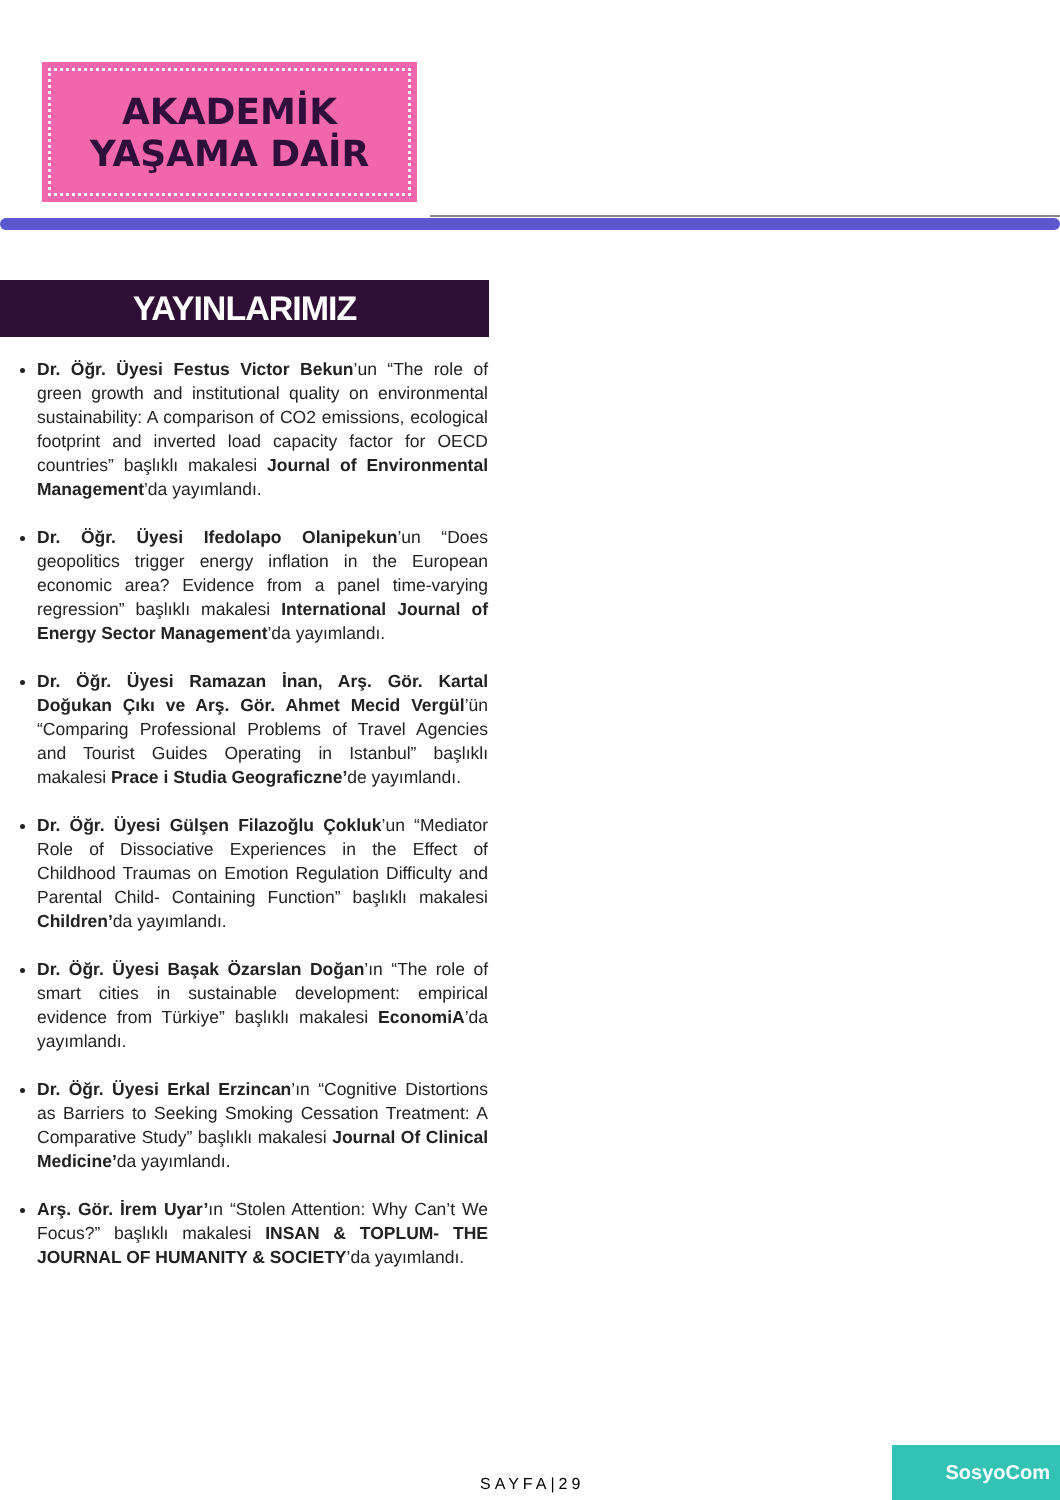AKADEMİK
YAŞAMA DAİR
YAYINLARIMIZ
Dr. Öğr. Üyesi Festus Victor Bekun’un “The role of green growth and institutional quality on environmental sustainability: A comparison of CO2 emissions, ecological footprint and inverted load capacity factor for OECD countries” başlıklı makalesi Journal of Environmental Management’da yayımlandı.
Dr. Öğr. Üyesi Ifedolapo Olanipekun’un “Does geopolitics trigger energy inflation in the European economic area? Evidence from a panel time-varying regression” başlıklı makalesi International Journal of Energy Sector Management’da yayımlandı.
Dr. Öğr. Üyesi Ramazan İnan, Arş. Gör. Kartal Doğukan Çıkı ve Arş. Gör. Ahmet Mecid Vergül’ün “Comparing Professional Problems of Travel Agencies and Tourist Guides Operating in Istanbul” başlıklı makalesi Prace i Studia Geograficzne’de yayımlandı.
Dr. Öğr. Üyesi Gülşen Filazoğlu Çokluk’un “Mediator Role of Dissociative Experiences in the Effect of Childhood Traumas on Emotion Regulation Difficulty and Parental Child- Containing Function” başlıklı makalesi Children’da yayımlandı.
Dr. Öğr. Üyesi Başak Özarslan Doğan’ın “The role of smart cities in sustainable development: empirical evidence from Türkiye” başlıklı makalesi EconomiA’da yayımlandı.
Dr. Öğr. Üyesi Erkal Erzincan’ın “Cognitive Distortions as Barriers to Seeking Smoking Cessation Treatment: A Comparative Study” başlıklı makalesi Journal Of Clinical Medicine’da yayımlandı.
Arş. Gör. İrem Uyar’ın “Stolen Attention: Why Can’t We Focus?” başlıklı makalesi INSAN & TOPLUM- THE JOURNAL OF HUMANITY & SOCIETY’da yayımlandı.
SAYFA|29
SosyoCom